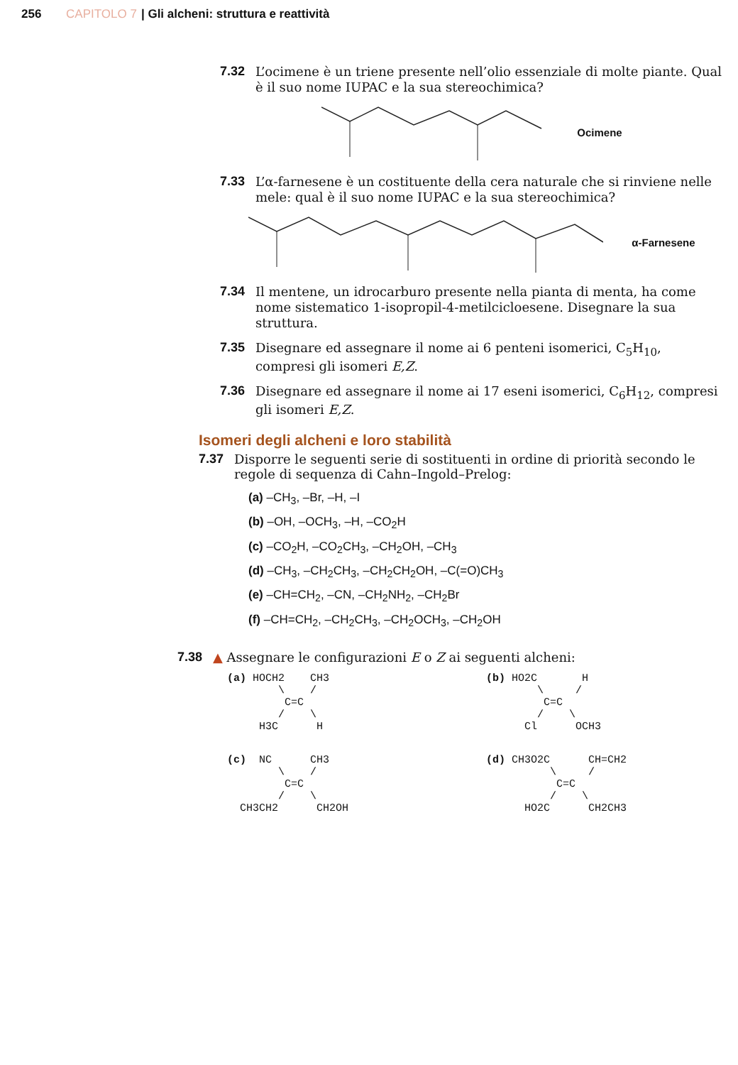256 CAPITOLO 7 | Gli alcheni: struttura e reattività
7.32 L’ocimene è un triene presente nell’olio essenziale di molte piante. Qual è il suo nome IUPAC e la sua stereochimica?
Ocimene
7.33 L’α-farnesene è un costituente della cera naturale che si rinviene nelle mele: qual è il suo nome IUPAC e la sua stereochimica?
α-Farnesene
7.34 Il mentene, un idrocarburo presente nella pianta di menta, ha come nome sistematico 1-isopropil-4-metilcicloesene. Disegnare la sua struttura.
7.35 Disegnare ed assegnare il nome ai 6 penteni isomerici, C<sub>5</sub>H<sub>10</sub>, compresi gli isomeri E,Z.
7.36 Disegnare ed assegnare il nome ai 17 eseni isomerici, C<sub>6</sub>H<sub>12</sub>, compresi gli isomeri E,Z.
Isomeri degli alcheni e loro stabilità
7.37 Disporre le seguenti serie di sostituenti in ordine di priorità secondo le regole di sequenza di Cahn–Ingold–Prelog:
(a) –CH<sub>3</sub>, –Br, –H, –I
(b) –OH, –OCH<sub>3</sub>, –H, –CO<sub>2</sub>H
(c) –CO<sub>2</sub>H, –CO<sub>2</sub>CH<sub>3</sub>, –CH<sub>2</sub>OH, –CH<sub>3</sub>
(d) –CH<sub>3</sub>, –CH<sub>2</sub>CH<sub>3</sub>, –CH<sub>2</sub>CH<sub>2</sub>OH, –C(=O)CH<sub>3</sub>
(e) –CH=CH<sub>2</sub>, –CN, –CH<sub>2</sub>NH<sub>2</sub>, –CH<sub>2</sub>Br
(f) –CH=CH<sub>2</sub>, –CH<sub>2</sub>CH<sub>3</sub>, –CH<sub>2</sub>OCH<sub>3</sub>, –CH<sub>2</sub>OH
7.38 ▲ Assegnare le configurazioni E o Z ai seguenti alcheni:
(a) HOCH2    CH3
        \    /
         C=C
        /    \
     H3C      H
(b) HO2C       H
        \     /
         C=C
        /    \
      Cl      OCH3
(c)  NC      CH3
        \    /
         C=C
        /    \
  CH3CH2      CH2OH
(d) CH3O2C      CH=CH2
          \     /
           C=C
          /    \
      HO2C      CH2CH3